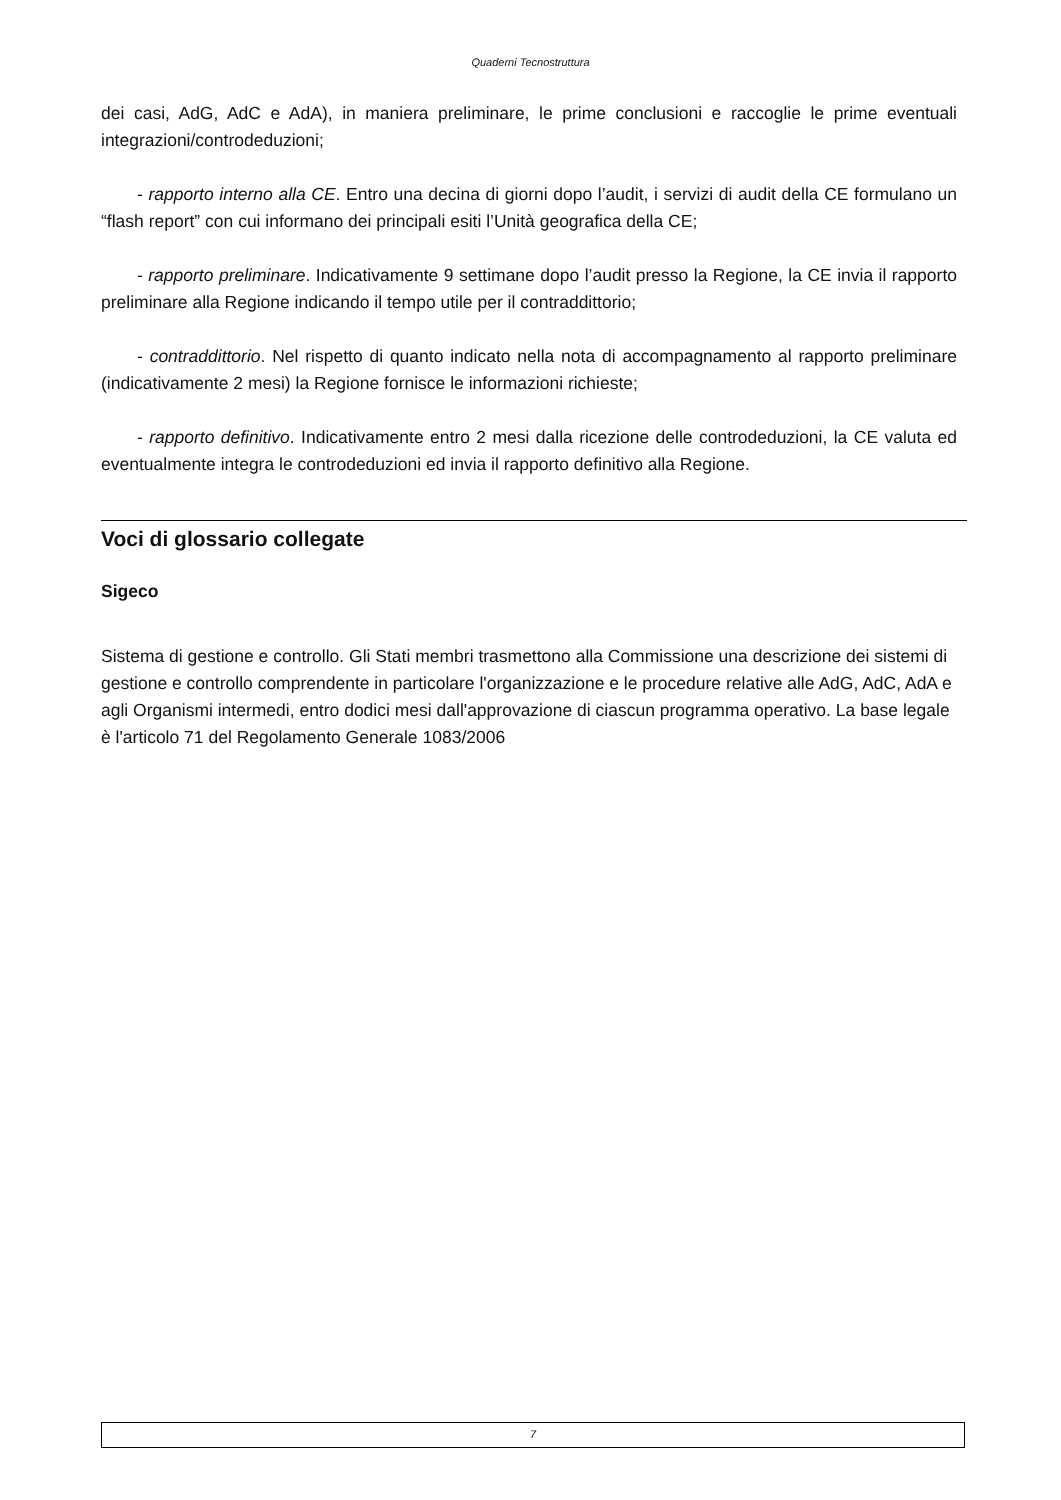Quaderni Tecnostruttura
dei casi, AdG, AdC e AdA), in maniera preliminare, le prime conclusioni e raccoglie le prime eventuali integrazioni/controdeduzioni;
- rapporto interno alla CE. Entro una decina di giorni dopo l’audit, i servizi di audit della CE formulano un “flash report” con cui informano dei principali esiti l’Unità geografica della CE;
- rapporto preliminare. Indicativamente 9 settimane dopo l’audit presso la Regione, la CE invia il rapporto preliminare alla Regione indicando il tempo utile per il contraddittorio;
- contraddittorio. Nel rispetto di quanto indicato nella nota di accompagnamento al rapporto preliminare (indicativamente 2 mesi) la Regione fornisce le informazioni richieste;
- rapporto definitivo. Indicativamente entro 2 mesi dalla ricezione delle controdeduzioni, la CE valuta ed eventualmente integra le controdeduzioni ed invia il rapporto definitivo alla Regione.
Voci di glossario collegate
Sigeco
Sistema di gestione e controllo. Gli Stati membri trasmettono alla Commissione una descrizione dei sistemi di gestione e controllo comprendente in particolare l'organizzazione e le procedure relative alle AdG, AdC, AdA e agli Organismi intermedi, entro dodici mesi dall'approvazione di ciascun programma operativo. La base legale è l'articolo 71 del Regolamento Generale 1083/2006
7